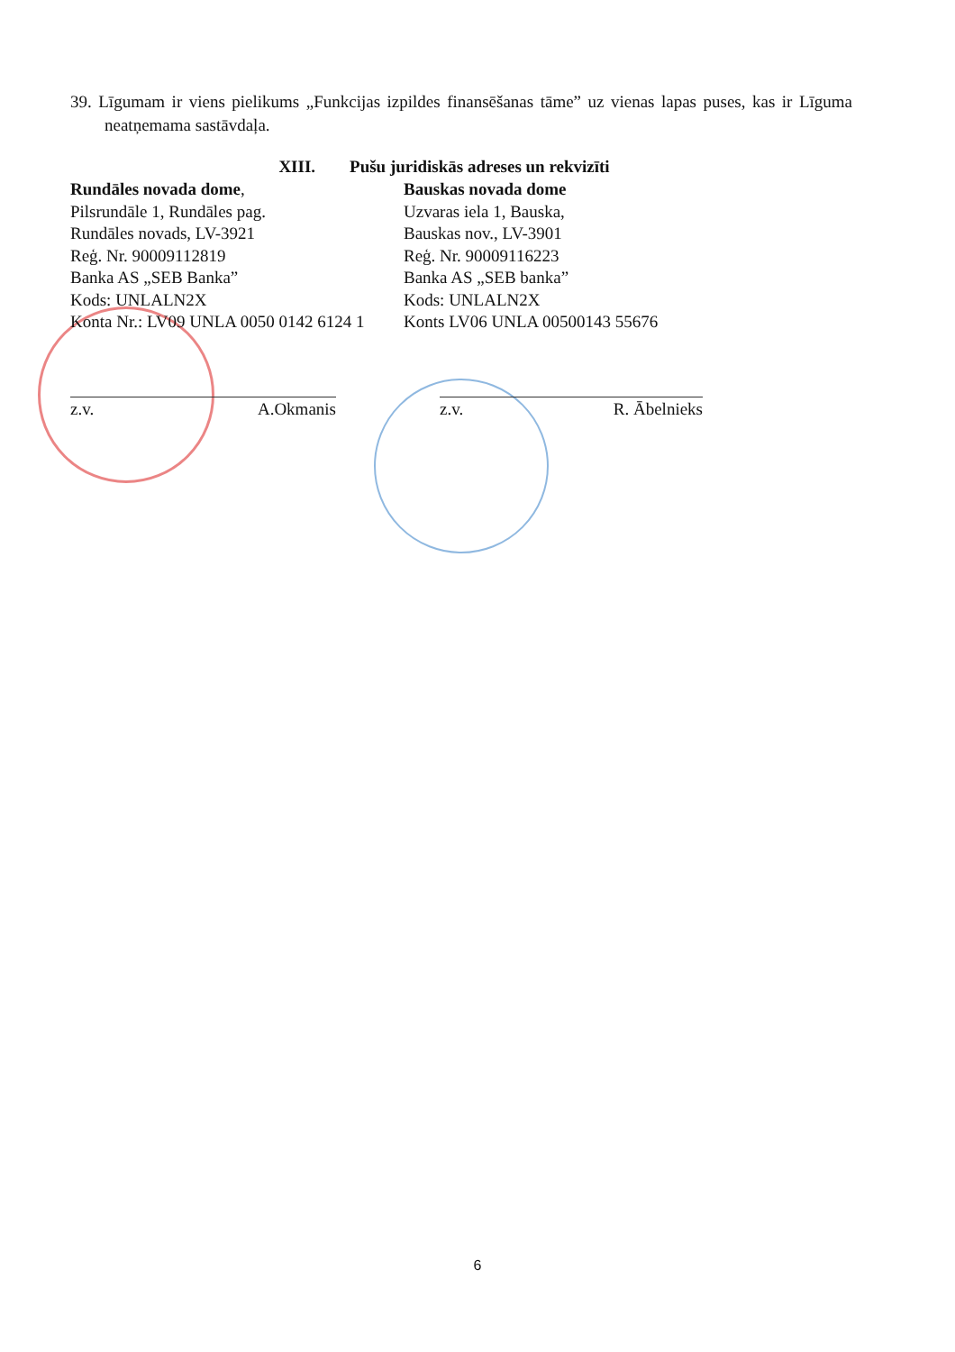39. Līgumam ir viens pielikums „Funkcijas izpildes finansēšanas tāme” uz vienas lapas puses, kas ir Līguma neatņemama sastāvdaļa.
XIII. Pušu juridiskās adreses un rekvizīti
Rundāles novada dome,
Pilsrundāle 1, Rundāles pag.
Rundāles novads, LV-3921
Reģ. Nr. 90009112819
Banka AS „SEB Banka”
Kods: UNLALN2X
Konta Nr.: LV09 UNLA 0050 0142 6124 1
Bauskas novada dome
Uzvaras iela 1, Bauska,
Bauskas nov., LV-3901
Reģ. Nr. 90009116223
Banka AS „SEB banka”
Kods: UNLALN2X
Konts LV06 UNLA 00500143 55676
z.v. A.Okmanis z.v. R. Ābelnieks
6